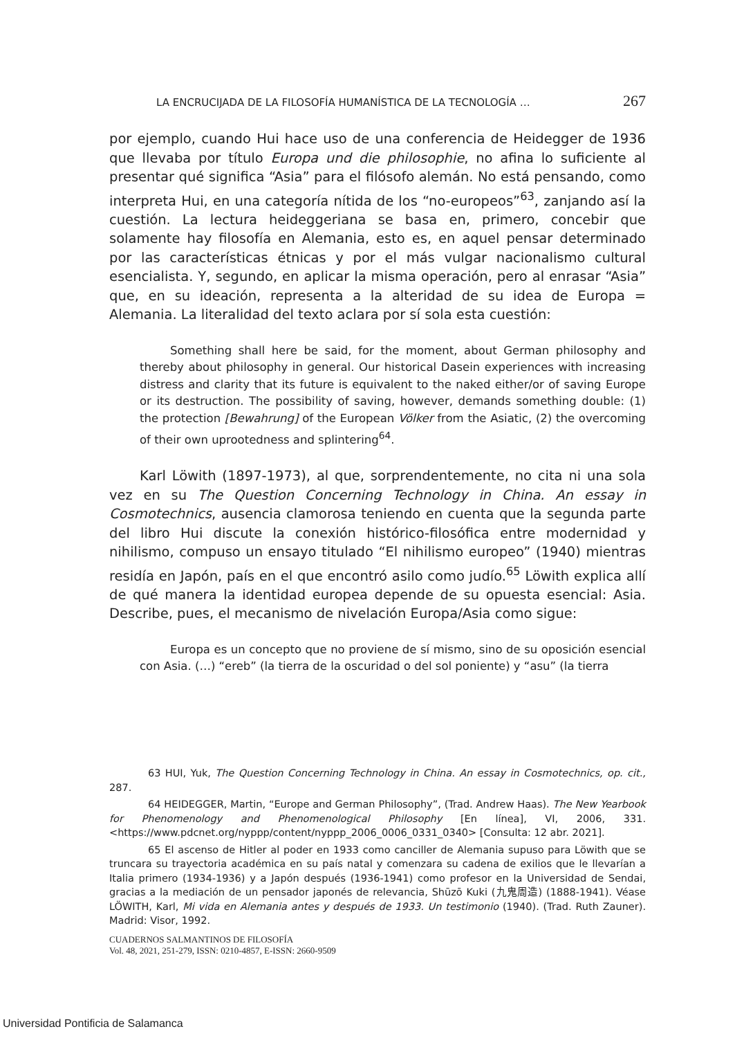LA ENCRUCIJADA DE LA FILOSOFÍA HUMANÍSTICA DE LA TECNOLOGÍA … 267
por ejemplo, cuando Hui hace uso de una conferencia de Heidegger de 1936 que llevaba por título Europa und die philosophie, no afina lo suficiente al presentar qué significa “Asia” para el filósofo alemán. No está pensando, como interpreta Hui, en una categoría nítida de los “no-europeos”<sup>63</sup>, zanjando así la cuestión. La lectura heideggeriana se basa en, primero, concebir que solamente hay filosofía en Alemania, esto es, en aquel pensar determinado por las características étnicas y por el más vulgar nacionalismo cultural esencialista. Y, segundo, en aplicar la misma operación, pero al enrasar “Asia” que, en su ideación, representa a la alteridad de su idea de Europa = Alemania. La literalidad del texto aclara por sí sola esta cuestión:
Something shall here be said, for the moment, about German philosophy and thereby about philosophy in general. Our historical Dasein experiences with increasing distress and clarity that its future is equivalent to the naked either/or of saving Europe or its destruction. The possibility of saving, however, demands something double: (1) the protection [Bewahrung] of the European Völker from the Asiatic, (2) the overcoming of their own uprootedness and splintering<sup>64</sup>.
Karl Löwith (1897-1973), al que, sorprendentemente, no cita ni una sola vez en su The Question Concerning Technology in China. An essay in Cosmotechnics, ausencia clamorosa teniendo en cuenta que la segunda parte del libro Hui discute la conexión histórico-filosófica entre modernidad y nihilismo, compuso un ensayo titulado “El nihilismo europeo” (1940) mientras residía en Japón, país en el que encontró asilo como judío.<sup>65</sup> Löwith explica allí de qué manera la identidad europea depende de su opuesta esencial: Asia. Describe, pues, el mecanismo de nivelación Europa/Asia como sigue:
Europa es un concepto que no proviene de sí mismo, sino de su oposición esencial con Asia. (…) “ereb” (la tierra de la oscuridad o del sol poniente) y “asu” (la tierra
63 HUI, Yuk, The Question Concerning Technology in China. An essay in Cosmotechnics, op. cit., 287.
64 HEIDEGGER, Martin, “Europe and German Philosophy”, (Trad. Andrew Haas). The New Yearbook for Phenomenology and Phenomenological Philosophy [En línea], VI, 2006, 331. <https://www.pdcnet.org/nyppp/content/nyppp_2006_0006_0331_0340> [Consulta: 12 abr. 2021].
65 El ascenso de Hitler al poder en 1933 como canciller de Alemania supuso para Löwith que se truncara su trayectoria académica en su país natal y comenzara su cadena de exilios que le llevarían a Italia primero (1934-1936) y a Japón después (1936-1941) como profesor en la Universidad de Sendai, gracias a la mediación de un pensador japonés de relevancia, Shūzō Kuki (九鬼周造) (1888-1941). Véase LÖWITH, Karl, Mi vida en Alemania antes y después de 1933. Un testimonio (1940). (Trad. Ruth Zauner). Madrid: Visor, 1992.
CUADERNOS SALMANTINOS DE FILOSOFÍA
Vol. 48, 2021, 251-279, ISSN: 0210-4857, E-ISSN: 2660-9509
Universidad Pontificia de Salamanca